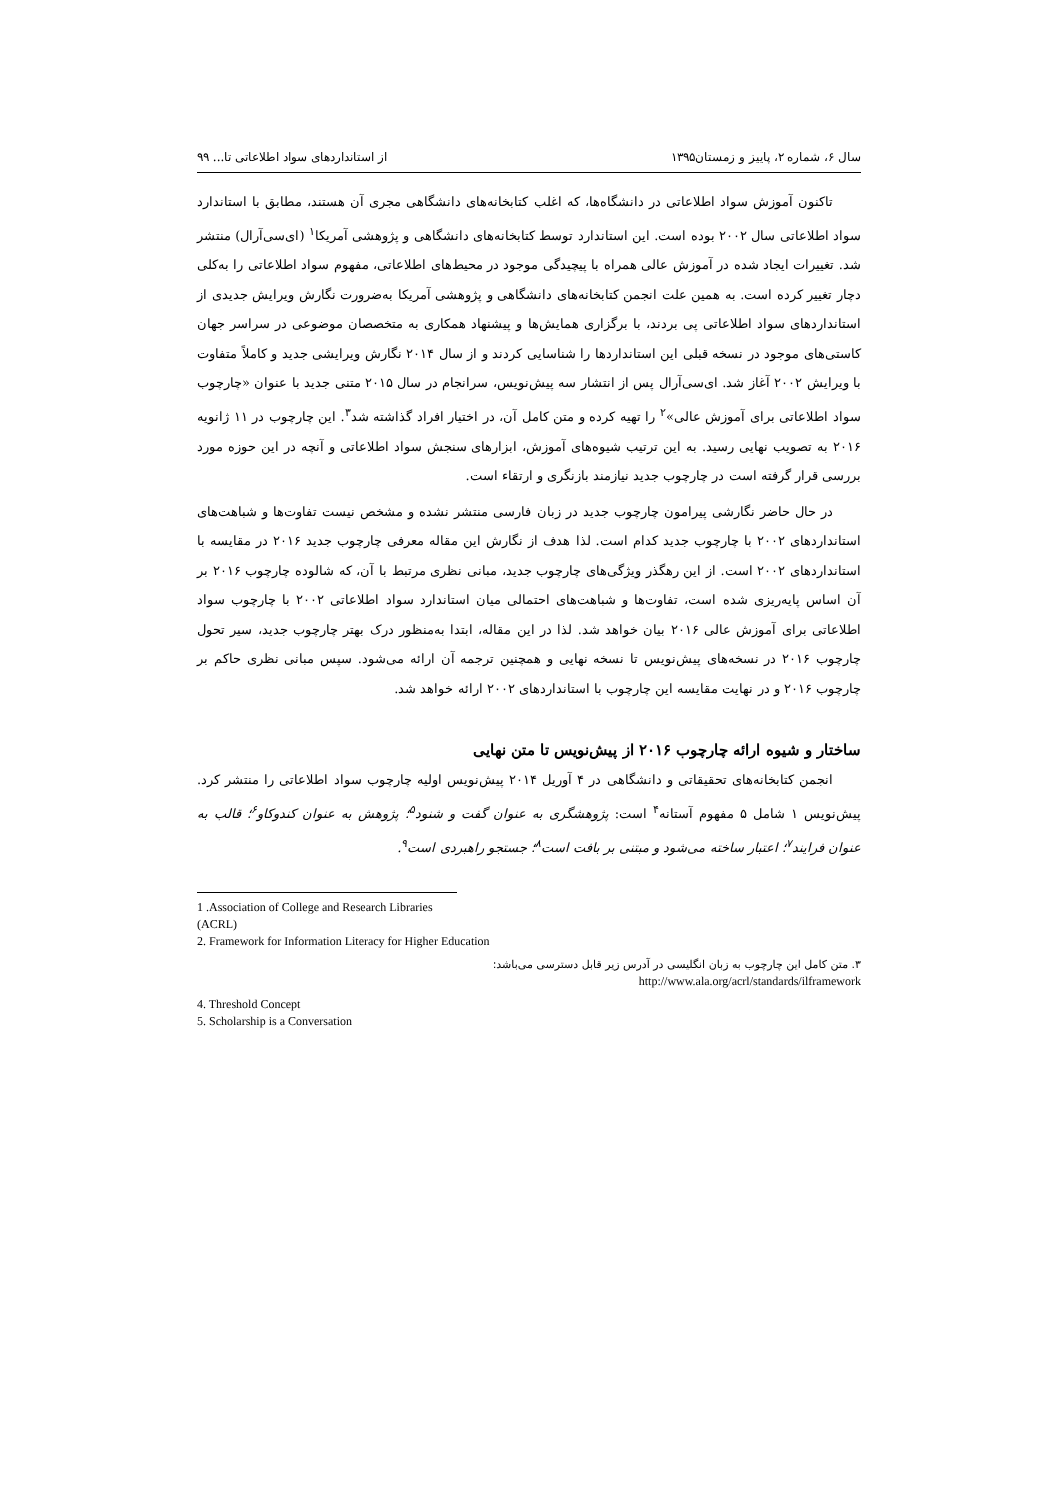سال ۶، شماره ۲، پاییز و زمستان۱۳۹۵ از استانداردهای سواد اطلاعاتی تا... ۹۹
تاکنون آموزش سواد اطلاعاتی در دانشگاه‌ها، که اغلب کتابخانه‌های دانشگاهی مجری آن هستند، مطابق با استاندارد سواد اطلاعاتی سال ۲۰۰۲ بوده است. این استاندارد توسط کتابخانه‌های دانشگاهی و پژوهشی آمریکا<sup>۱</sup> (ای‌سی‌آرال) منتشر شد. تغییرات ایجاد شده در آموزش عالی همراه با پیچیدگی موجود در محیط‌های اطلاعاتی، مفهوم سواد اطلاعاتی را به‌کلی دچار تغییر کرده است. به همین علت انجمن کتابخانه‌های دانشگاهی و پژوهشی آمریکا به‌ضرورت نگارش ویرایش جدیدی از استانداردهای سواد اطلاعاتی پی بردند، با برگزاری همایش‌ها و پیشنهاد همکاری به متخصصان موضوعی در سراسر جهان کاستی‌های موجود در نسخه قبلی این استانداردها را شناسایی کردند و از سال ۲۰۱۴ نگارش ویرایشی جدید و کاملاً متفاوت با ویرایش ۲۰۰۲ آغاز شد. ای‌سی‌آرال پس از انتشار سه پیش‌نویس، سرانجام در سال ۲۰۱۵ متنی جدید با عنوان «چارچوب سواد اطلاعاتی برای آموزش عالی»<sup>۲</sup> را تهیه کرده و متن کامل آن، در اختیار افراد گذاشته شد<sup>۳</sup>. این چارچوب در ۱۱ ژانویه ۲۰۱۶ به تصویب نهایی رسید. به این ترتیب شیوه‌های آموزش، ابزارهای سنجش سواد اطلاعاتی و آنچه در این حوزه مورد بررسی قرار گرفته است در چارچوب جدید نیازمند بازنگری و ارتقاء است.
در حال حاضر نگارشی پیرامون چارچوب جدید در زبان فارسی منتشر نشده و مشخص نیست تفاوت‌ها و شباهت‌های استانداردهای ۲۰۰۲ با چارچوب جدید کدام است. لذا هدف از نگارش این مقاله معرفی چارچوب جدید ۲۰۱۶ در مقایسه با استانداردهای ۲۰۰۲ است. از این رهگذر ویژگی‌های چارچوب جدید، مبانی نظری مرتبط با آن، که شالوده چارچوب ۲۰۱۶ بر آن اساس پایه‌ریزی شده است، تفاوت‌ها و شباهت‌های احتمالی میان استاندارد سواد اطلاعاتی ۲۰۰۲ با چارچوب سواد اطلاعاتی برای آموزش عالی ۲۰۱۶ بیان خواهد شد. لذا در این مقاله، ابتدا به‌منظور درک بهتر چارچوب جدید، سیر تحول چارچوب ۲۰۱۶ در نسخه‌های پیش‌نویس تا نسخه نهایی و همچنین ترجمه آن ارائه می‌شود. سپس مبانی نظری حاکم بر چارچوب ۲۰۱۶ و در نهایت مقایسه این چارچوب با استانداردهای ۲۰۰۲ ارائه خواهد شد.
ساختار و شیوه ارائه چارچوب ۲۰۱۶ از پیش‌نویس تا متن نهایی
انجمن کتابخانه‌های تحقیقاتی و دانشگاهی در ۴ آوریل ۲۰۱۴ پیش‌نویس اولیه چارچوب سواد اطلاعاتی را منتشر کرد. پیش‌نویس ۱ شامل ۵ مفهوم آستانه<sup>۴</sup> است: پژوهشگری به عنوان گفت و شنود<sup>۵</sup>؛ پژوهش به عنوان کندوکاو<sup>۶</sup>؛ قالب به عنوان فرایند<sup>۷</sup>؛ اعتبار ساخته می‌شود و مبتنی بر بافت است<sup>۸</sup>؛ جستجو راهبردی است<sup>۹</sup>.
1 .Association of College and Research Libraries (ACRL)
2. Framework for Information Literacy for Higher Education
۳. متن کامل این چارچوب به زبان انگلیسی در آدرس زیر قابل دسترسی می‌باشد:
http://www.ala.org/acrl/standards/ilframework
4. Threshold Concept
5. Scholarship is a Conversation